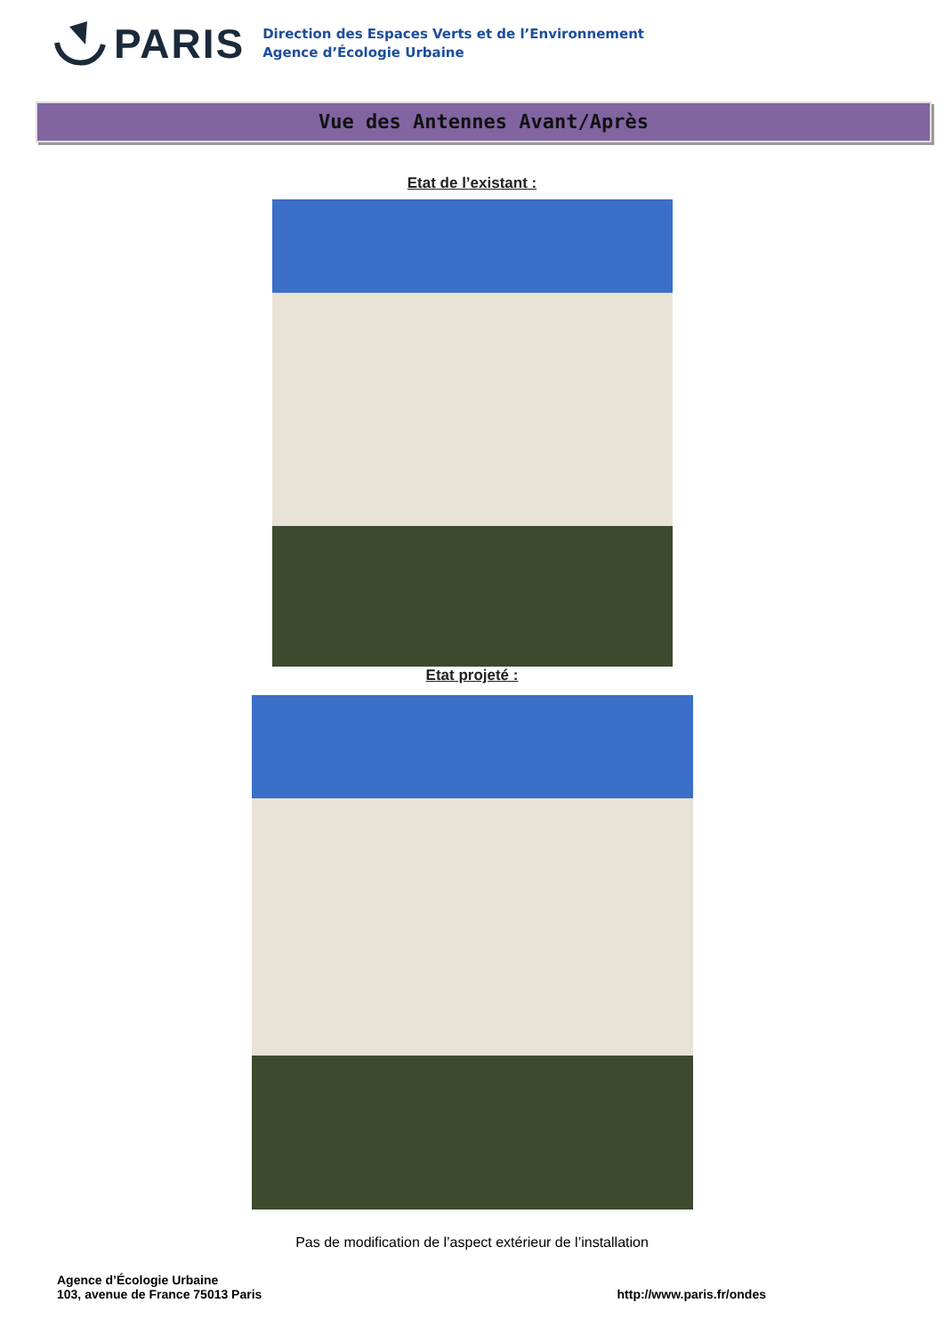PARIS
Direction des Espaces Verts et de l’Environnement
Agence d’Écologie Urbaine
Vue des Antennes Avant/Après
Etat de l’existant :
Etat projeté :
Pas de modification de l’aspect extérieur de l’installation
Agence d’Écologie Urbaine
103, avenue de France 75013 Paris
http://www.paris.fr/ondes